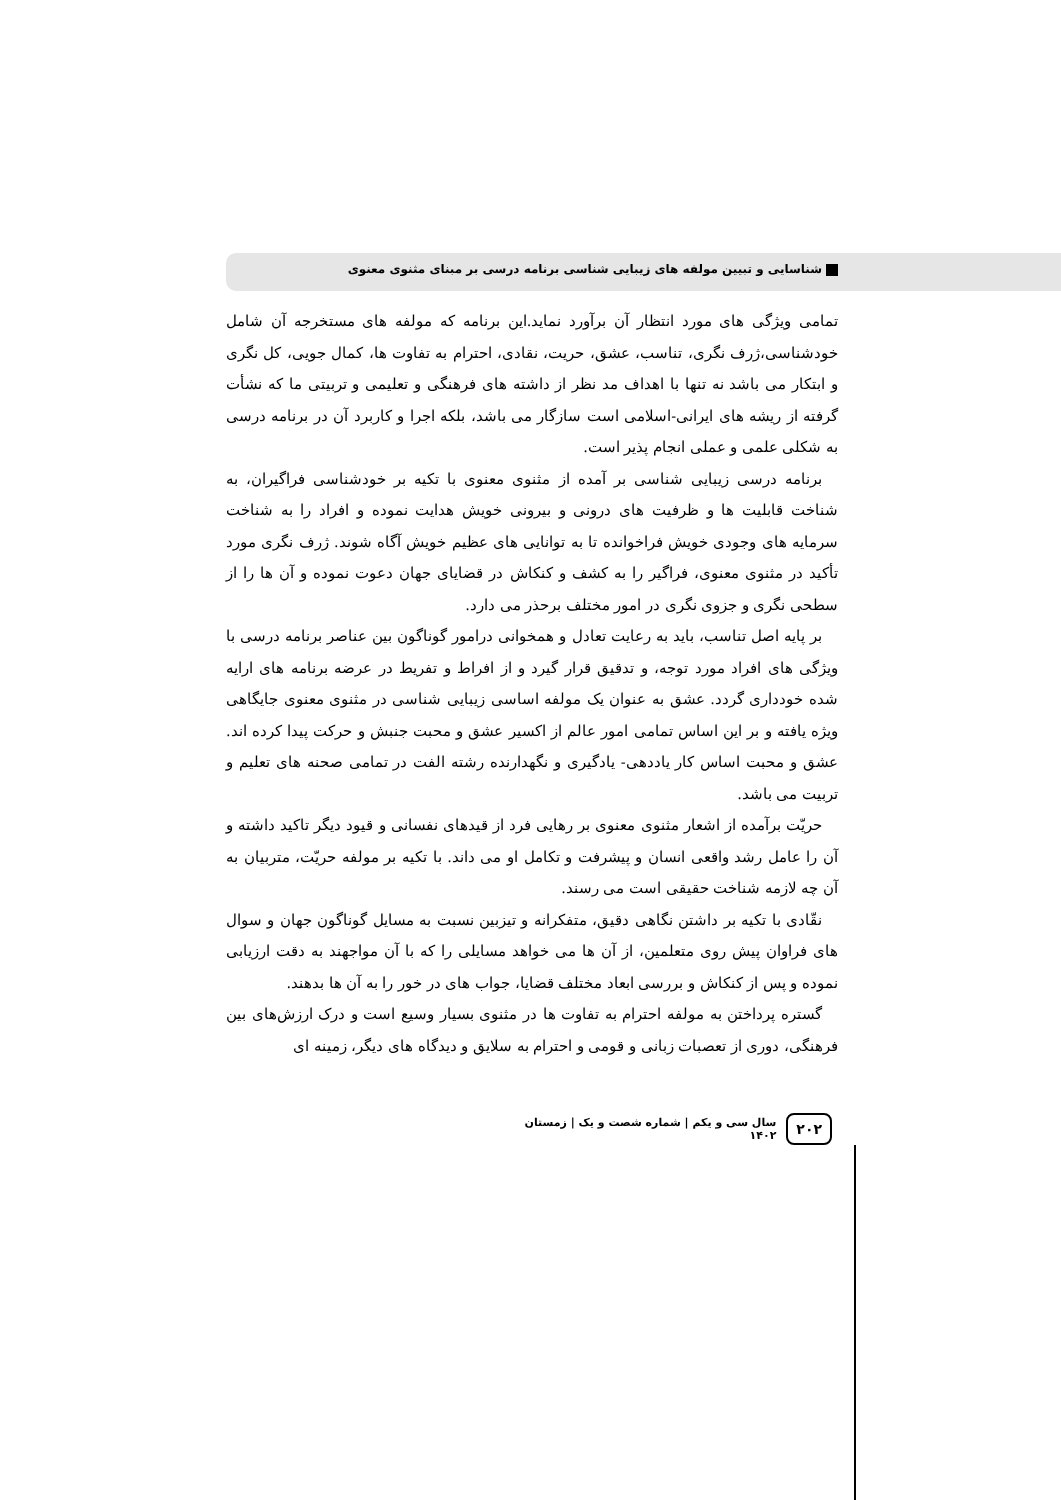شناسایی و تبیین مولفه های زیبایی شناسی برنامه درسی بر مبنای مثنوی معنوی
تمامی ویژگی های مورد انتظار آن برآورد نماید.این برنامه که مولفه های مستخرجه آن شامل خودشناسی،ژرف نگری، تناسب، عشق، حریت، نقادی، احترام به تفاوت ها، کمال جویی، کل نگری و ابتکار می باشد نه تنها با اهداف مد نظر از داشته های فرهنگی و تعلیمی و تربیتی ما که نشأت گرفته از ریشه های ایرانی-اسلامی است سازگار می باشد، بلکه اجرا و کاربرد آن در برنامه درسی به شکلی علمی و عملی انجام پذیر است.
برنامه درسی زیبایی شناسی بر آمده از مثنوی معنوی با تکیه بر خودشناسی فراگیران، به شناخت قابلیت ها و ظرفیت های درونی و بیرونی خویش هدایت نموده و افراد را به شناخت سرمایه های وجودی خویش فراخوانده تا به توانایی های عظیم خویش آگاه شوند. ژرف نگری مورد تأکید در مثنوی معنوی، فراگیر را به کشف و کنکاش در قضایای جهان دعوت نموده و آن ها را از سطحی نگری و جزوی نگری در امور مختلف برحذر می دارد.
بر پایه اصل تناسب، باید به رعایت تعادل و همخوانی درامور گوناگون بین عناصر برنامه درسی با ویژگی های افراد مورد توجه، و تدقیق قرار گیرد و از افراط و تفریط در عرضه برنامه های ارایه شده خودداری گردد. عشق به عنوان یک مولفه اساسی زیبایی شناسی در مثنوی معنوی جایگاهی ویژه یافته و بر این اساس تمامی امور عالم از اکسیر عشق و محبت جنبش و حرکت پیدا کرده اند. عشق و محبت اساس کار یاددهی- یادگیری و نگهدارنده رشته الفت در تمامی صحنه های تعلیم و تربیت می باشد.
حریّت برآمده از اشعار مثنوی معنوی بر رهایی فرد از قیدهای نفسانی و قیود دیگر تاکید داشته و آن را عامل رشد واقعی انسان و پیشرفت و تکامل او می داند. با تکیه بر مولفه حریّت، متربیان به آن چه لازمه شناخت حقیقی است می رسند.
نقّادی با تکیه بر داشتن نگاهی دقیق، متفکرانه و تیزبین نسبت به مسایل گوناگون جهان و سوال های فراوان پیش روی متعلمین، از آن ها می خواهد مسایلی را که با آن مواجهند به دقت ارزیابی نموده و پس از کنکاش و بررسی ابعاد مختلف قضایا، جواب های در خور را به آن ها بدهند.
گستره پرداختن به مولفه احترام به تفاوت ها در مثنوی بسیار وسیع است و درک ارزش‌های بین فرهنگی، دوری از تعصبات زبانی و قومی و احترام به سلایق و دیدگاه های دیگر، زمینه ای
۲۰۲ سال سی و یکم | شماره شصت و یک | زمستان ۱۴۰۲